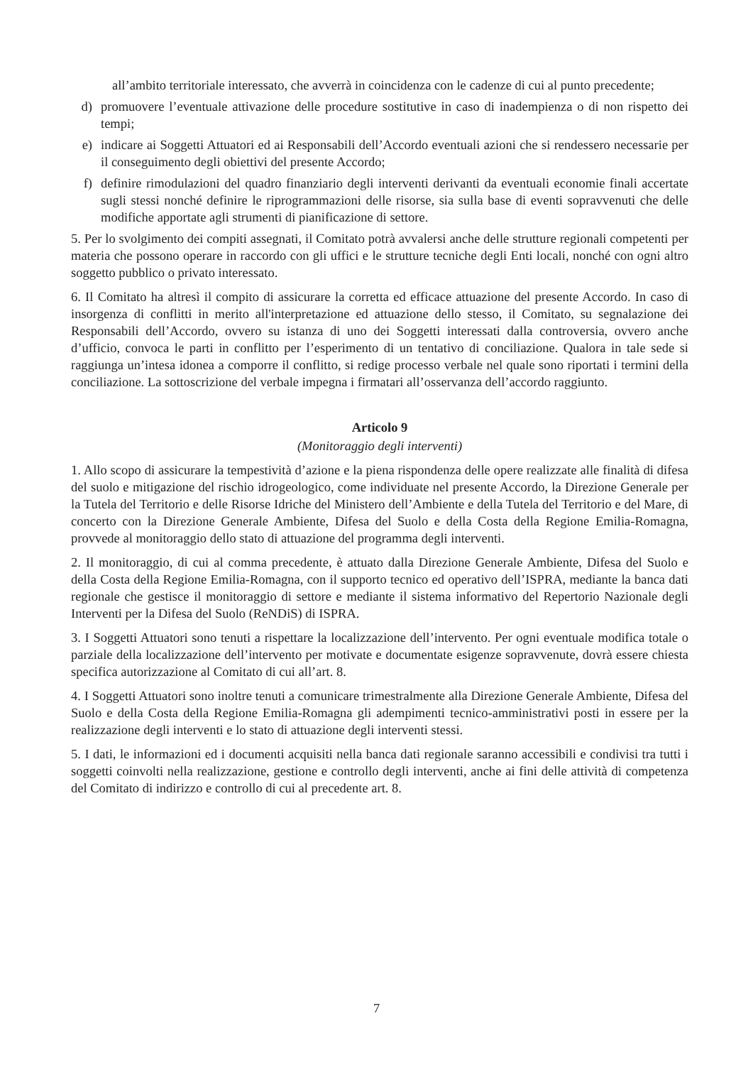all’ambito territoriale interessato, che avverrà in coincidenza con le cadenze di cui al punto precedente;
d) promuovere l’eventuale attivazione delle procedure sostitutive in caso di inadempienza o di non rispetto dei tempi;
e) indicare ai Soggetti Attuatori ed ai Responsabili dell’Accordo eventuali azioni che si rendessero necessarie per il conseguimento degli obiettivi del presente Accordo;
f) definire rimodulazioni del quadro finanziario degli interventi derivanti da eventuali economie finali accertate sugli stessi nonché definire le riprogrammazioni delle risorse, sia sulla base di eventi sopravvenuti che delle modifiche apportate agli strumenti di pianificazione di settore.
5. Per lo svolgimento dei compiti assegnati, il Comitato potrà avvalersi anche delle strutture regionali competenti per materia che possono operare in raccordo con gli uffici e le strutture tecniche degli Enti locali, nonché con ogni altro soggetto pubblico o privato interessato.
6. Il Comitato ha altresì il compito di assicurare la corretta ed efficace attuazione del presente Accordo. In caso di insorgenza di conflitti in merito all'interpretazione ed attuazione dello stesso, il Comitato, su segnalazione dei Responsabili dell’Accordo, ovvero su istanza di uno dei Soggetti interessati dalla controversia, ovvero anche d’ufficio, convoca le parti in conflitto per l’esperimento di un tentativo di conciliazione. Qualora in tale sede si raggiunga un’intesa idonea a comporre il conflitto, si redige processo verbale nel quale sono riportati i termini della conciliazione. La sottoscrizione del verbale impegna i firmatari all’osservanza dell’accordo raggiunto.
Articolo 9
(Monitoraggio degli interventi)
1. Allo scopo di assicurare la tempestività d’azione e la piena rispondenza delle opere realizzate alle finalità di difesa del suolo e mitigazione del rischio idrogeologico, come individuate nel presente Accordo, la Direzione Generale per la Tutela del Territorio e delle Risorse Idriche del Ministero dell’Ambiente e della Tutela del Territorio e del Mare, di concerto con la Direzione Generale Ambiente, Difesa del Suolo e della Costa della Regione Emilia-Romagna, provvede al monitoraggio dello stato di attuazione del programma degli interventi.
2. Il monitoraggio, di cui al comma precedente, è attuato dalla Direzione Generale Ambiente, Difesa del Suolo e della Costa della Regione Emilia-Romagna, con il supporto tecnico ed operativo dell’ISPRA, mediante la banca dati regionale che gestisce il monitoraggio di settore e mediante il sistema informativo del Repertorio Nazionale degli Interventi per la Difesa del Suolo (ReNDiS) di ISPRA.
3. I Soggetti Attuatori sono tenuti a rispettare la localizzazione dell’intervento. Per ogni eventuale modifica totale o parziale della localizzazione dell’intervento per motivate e documentate esigenze sopravvenute, dovrà essere chiesta specifica autorizzazione al Comitato di cui all’art. 8.
4. I Soggetti Attuatori sono inoltre tenuti a comunicare trimestralmente alla Direzione Generale Ambiente, Difesa del Suolo e della Costa della Regione Emilia-Romagna gli adempimenti tecnico-amministrativi posti in essere per la realizzazione degli interventi e lo stato di attuazione degli interventi stessi.
5. I dati, le informazioni ed i documenti acquisiti nella banca dati regionale saranno accessibili e condivisi tra tutti i soggetti coinvolti nella realizzazione, gestione e controllo degli interventi, anche ai fini delle attività di competenza del Comitato di indirizzo e controllo di cui al precedente art. 8.
7